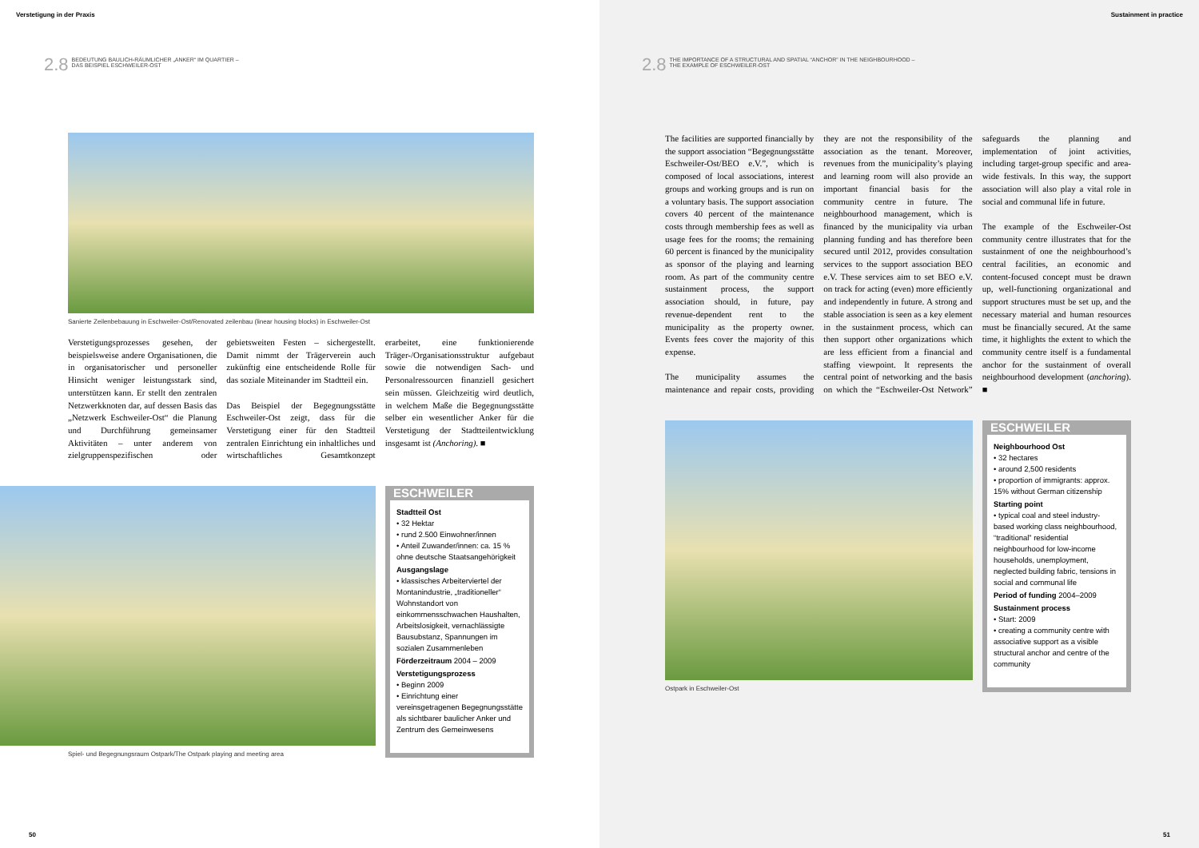Verstetigung in der Praxis
2.8 BEDEUTUNG BAULICH-RÄUMLICHER „ANKER“ IM QUARTIER –
DAS BEISPIEL ESCHWEILER-OST
Sanierte Zeilenbebauung in Eschweiler-Ost/Renovated zeilenbau (linear housing blocks) in Eschweiler-Ost
Verstetigungsprozesses gesehen, der beispielsweise andere Organisationen, die in organisatorischer und personeller Hinsicht weniger leistungsstark sind, unterstützen kann. Er stellt den zentralen Netzwerkknoten dar, auf dessen Basis das „Netzwerk Eschweiler-Ost“ die Planung und Durchführung gemeinsamer Aktivitäten – unter anderem von zielgruppenspezifischen oder gebietsweiten Festen – sichergestellt. Damit nimmt der Trägerverein auch zukünftig eine entscheidende Rolle für das soziale Miteinander im Stadtteil ein.
Das Beispiel der Begegnungsstätte Eschweiler-Ost zeigt, dass für die Verstetigung einer für den Stadtteil zentralen Einrichtung ein inhaltliches und wirtschaftliches Gesamtkonzept erarbeitet, eine funktionierende Träger-/Organisationsstruktur aufgebaut sowie die notwendigen Sach- und Personalressourcen finanziell gesichert sein müssen. Gleichzeitig wird deutlich, in welchem Maße die Begegnungsstätte selber ein wesentlicher Anker für die Verstetigung der Stadtteilentwicklung insgesamt ist (Anchoring). ■
Spiel- und Begegnungsraum Ostpark/The Ostpark playing and meeting area
ESCHWEILER
Stadtteil Ost
• 32 Hektar
• rund 2.500 Einwohner/innen
• Anteil Zuwander/innen: ca. 15 % ohne deutsche Staatsangehörigkeit
Ausgangslage
• klassisches Arbeiterviertel der Montanindustrie, „traditioneller“ Wohnstandort von einkommensschwachen Haushalten, Arbeitslosigkeit, vernachlässigte Bausubstanz, Spannungen im sozialen Zusammenleben
Förderzeitraum 2004 – 2009
Verstetigungsprozess
• Beginn 2009
• Einrichtung einer vereinsgetragenen Begegnungsstätte als sichtbarer baulicher Anker und Zentrum des Gemeinwesens
50
Sustainment in practice
2.8 THE IMPORTANCE OF A STRUCTURAL AND SPATIAL “ANCHOR” IN THE NEIGHBOURHOOD –
THE EXAMPLE OF ESCHWEILER-OST
The facilities are supported financially by the support association “Begegnungsstätte Eschweiler-Ost/BEO e.V.”, which is composed of local associations, interest groups and working groups and is run on a voluntary basis. The support association covers 40 percent of the maintenance costs through membership fees as well as usage fees for the rooms; the remaining 60 percent is financed by the municipality as sponsor of the playing and learning room. As part of the community centre sustainment process, the support association should, in future, pay revenue-dependent rent to the municipality as the property owner. Events fees cover the majority of this expense.
The municipality assumes the maintenance and repair costs, providing they are not the responsibility of the association as the tenant. Moreover, revenues from the municipality’s playing and learning room will also provide an important financial basis for the community centre in future. The neighbourhood management, which is financed by the municipality via urban planning funding and has therefore been secured until 2012, provides consultation services to the support association BEO e.V. These services aim to set BEO e.V. on track for acting (even) more efficiently and independently in future. A strong and stable association is seen as a key element in the sustainment process, which can then support other organizations which are less efficient from a financial and staffing viewpoint. It represents the central point of networking and the basis on which the “Eschweiler-Ost Network” safeguards the planning and implementation of joint activities, including target-group specific and area-wide festivals. In this way, the support association will also play a vital role in social and communal life in future.
The example of the Eschweiler-Ost community centre illustrates that for the sustainment of one the neighbourhood’s central facilities, an economic and content-focused concept must be drawn up, well-functioning organizational and support structures must be set up, and the necessary material and human resources must be financially secured. At the same time, it highlights the extent to which the community centre itself is a fundamental anchor for the sustainment of overall neighbourhood development (anchoring). ■
Ostpark in Eschweiler-Ost
ESCHWEILER
Neighbourhood Ost
• 32 hectares
• around 2,500 residents
• proportion of immigrants: approx. 15% without German citizenship
Starting point
• typical coal and steel industry-based working class neighbourhood, “traditional” residential neighbourhood for low-income households, unemployment, neglected building fabric, tensions in social and communal life
Period of funding 2004–2009
Sustainment process
• Start: 2009
• creating a community centre with associative support as a visible structural anchor and centre of the community
51